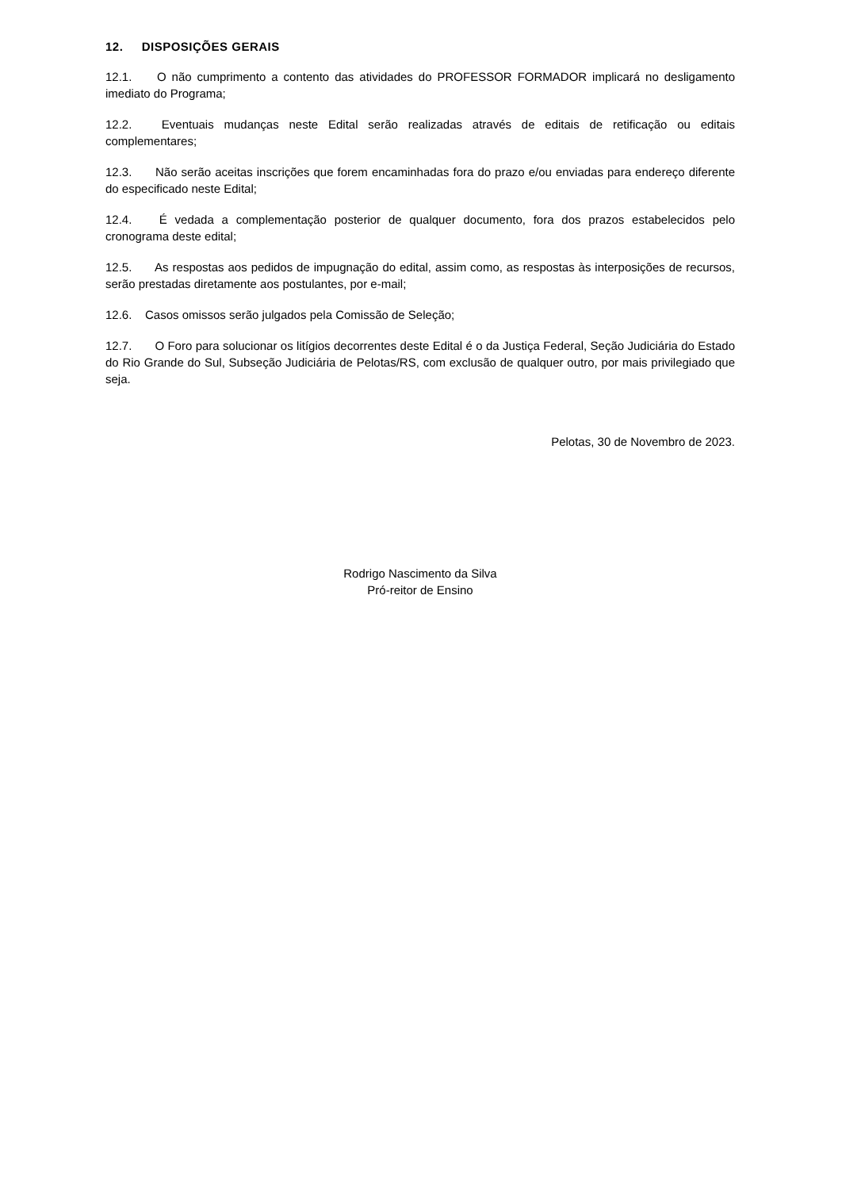12. DISPOSIÇÕES GERAIS
12.1. O não cumprimento a contento das atividades do PROFESSOR FORMADOR implicará no desligamento imediato do Programa;
12.2. Eventuais mudanças neste Edital serão realizadas através de editais de retificação ou editais complementares;
12.3. Não serão aceitas inscrições que forem encaminhadas fora do prazo e/ou enviadas para endereço diferente do especificado neste Edital;
12.4. É vedada a complementação posterior de qualquer documento, fora dos prazos estabelecidos pelo cronograma deste edital;
12.5. As respostas aos pedidos de impugnação do edital, assim como, as respostas às interposições de recursos, serão prestadas diretamente aos postulantes, por e-mail;
12.6. Casos omissos serão julgados pela Comissão de Seleção;
12.7. O Foro para solucionar os litígios decorrentes deste Edital é o da Justiça Federal, Seção Judiciária do Estado do Rio Grande do Sul, Subseção Judiciária de Pelotas/RS, com exclusão de qualquer outro, por mais privilegiado que seja.
Pelotas, 30 de Novembro de 2023.
Rodrigo Nascimento da Silva
Pró-reitor de Ensino